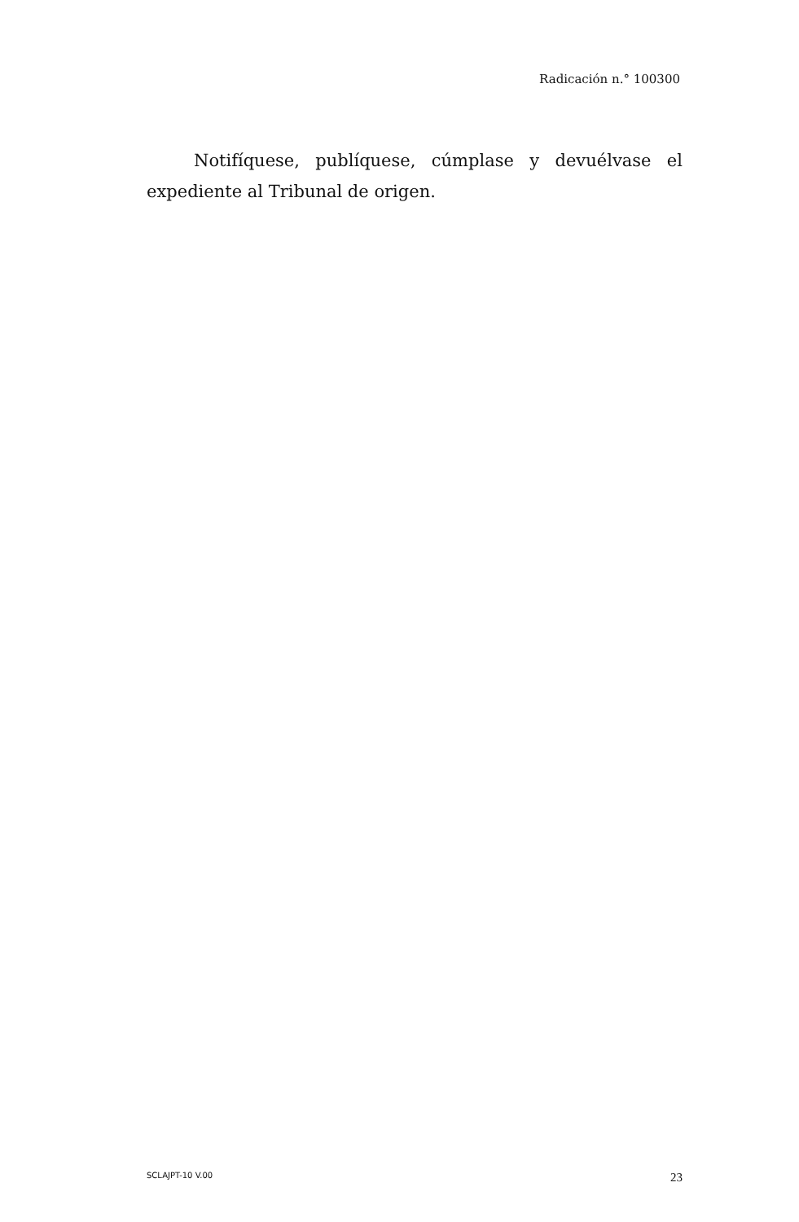Radicación n.° 100300
Notifíquese, publíquese, cúmplase y devuélvase el expediente al Tribunal de origen.
SCLAJPT-10 V.00 23